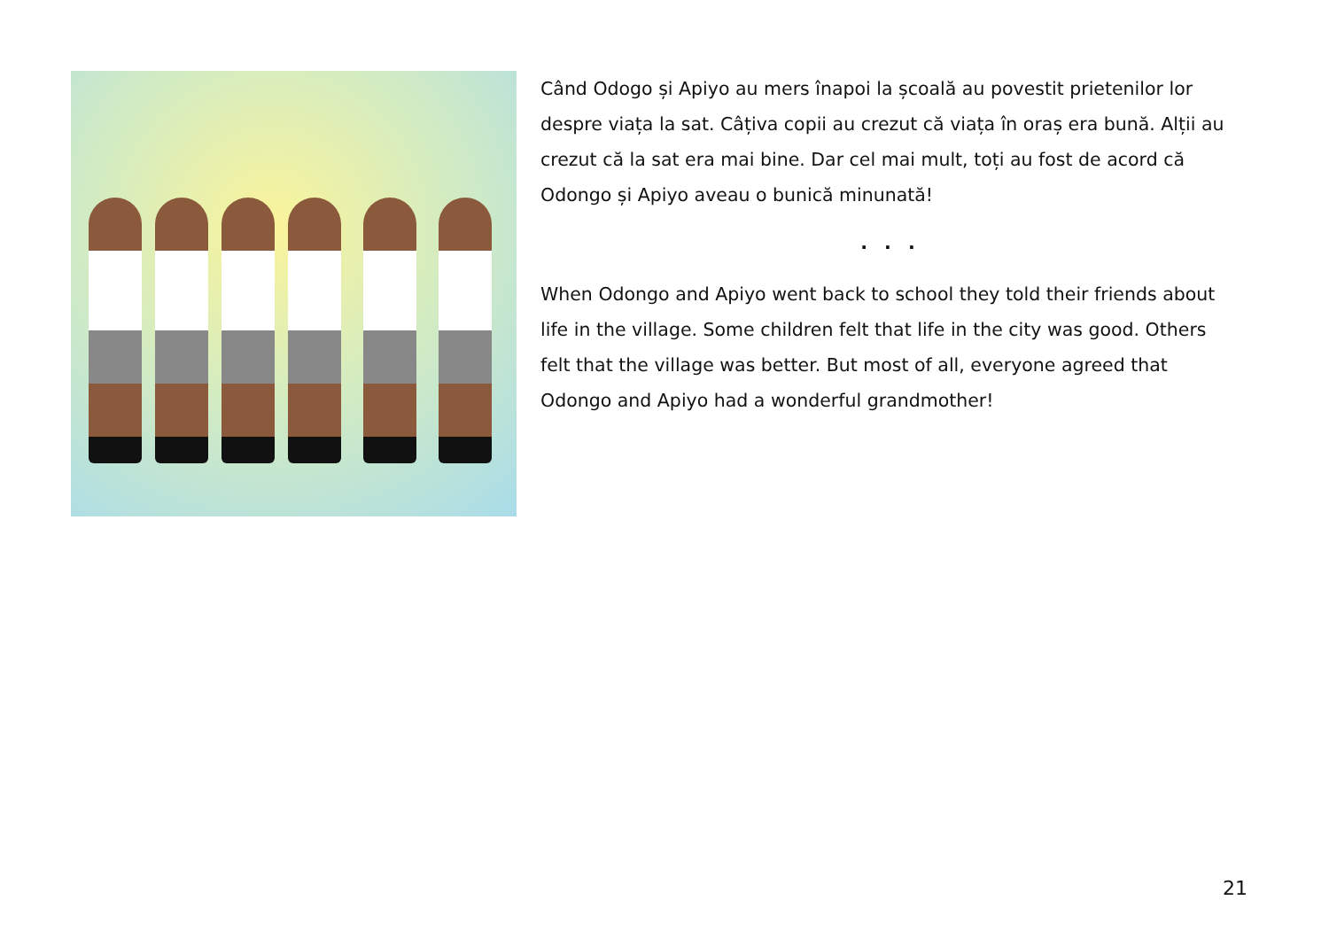Când Odogo și Apiyo au mers înapoi la școală au povestit prietenilor lor despre viața la sat. Câțiva copii au crezut că viața în oraș era bună. Alții au crezut că la sat era mai bine. Dar cel mai mult, toți au fost de acord că Odongo și Apiyo aveau o bunică minunată!
. . .
When Odongo and Apiyo went back to school they told their friends about life in the village. Some children felt that life in the city was good. Others felt that the village was better. But most of all, everyone agreed that Odongo and Apiyo had a wonderful grandmother!
21